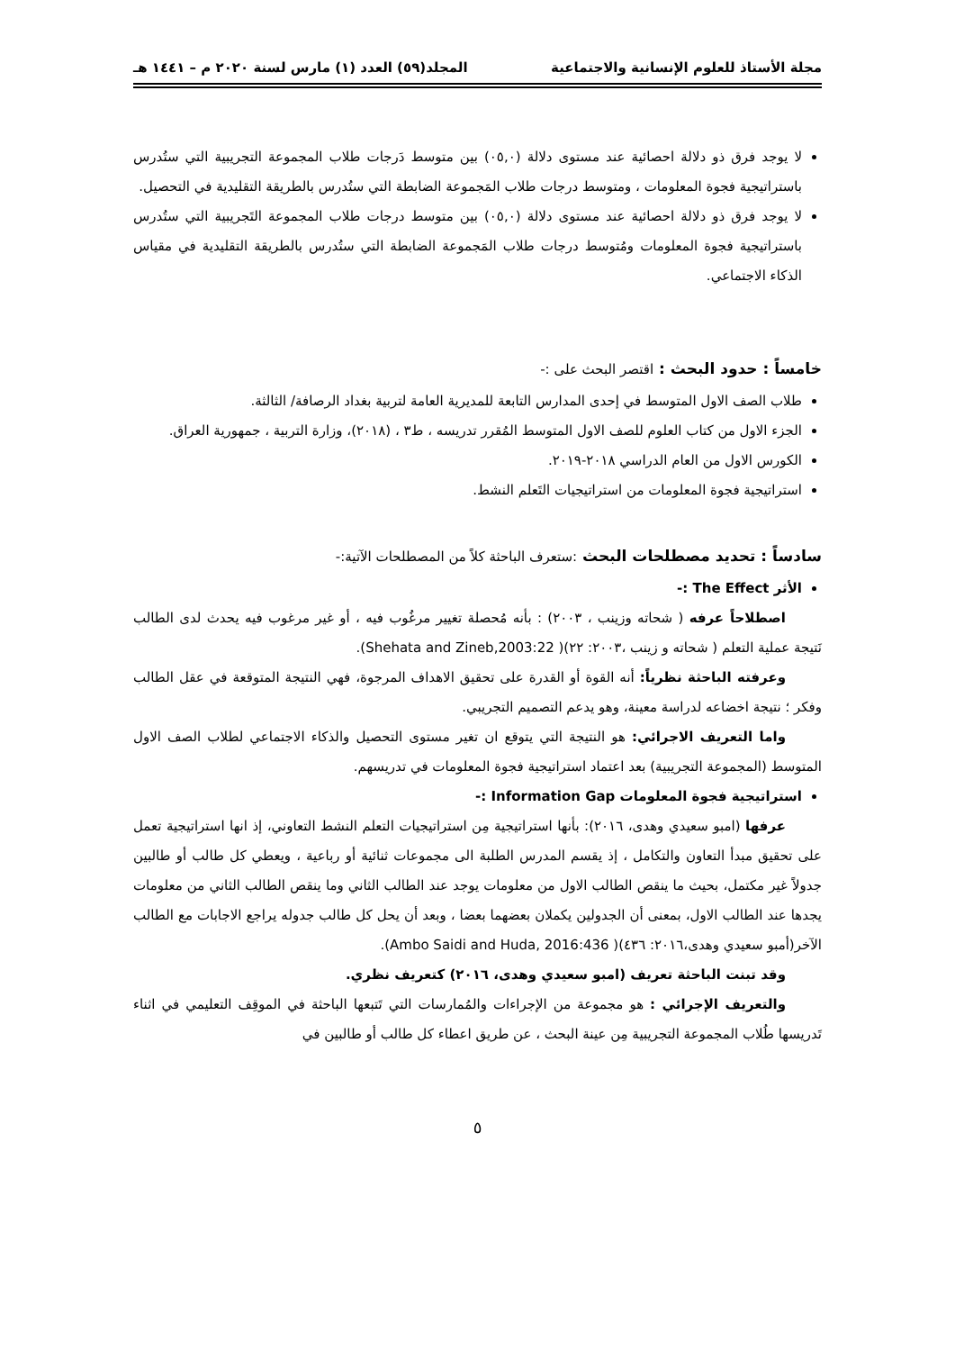مجلة الأستاذ للعلوم الإنسانية والاجتماعية المجلد(٥٩) العدد (١) مارس لسنة ٢٠٢٠ م – ١٤٤١ هـ
لا يوجد فرق ذو دلالة احصائية عند مستوى دلالة (٠٥,٠) بين متوسط دَرجات طلاب المجموعة التجريبية التي ستُدرس باستراتيجية فجوة المعلومات ، ومتوسط درجات طلاب المَجموعة الضابطة التي ستُدرس بالطريقة التقليدية في التحصيل.
لا يوجد فرق ذو دلالة احصائية عند مستوى دلالة (٠٥,٠) بين متوسط درجات طلاب المجموعة التَجريبية التي ستُدرس باستراتيجية فجوة المعلومات ومُتوسط درجات طلاب المَجموعة الضابطة التي ستُدرس بالطريقة التقليدية في مقياس الذكاء الاجتماعي.
خامساً : حدود البحث : اقتصر البحث على :-
طلاب الصف الاول المتوسط في إحدى المدارس التابعة للمديرية العامة لتربية بغداد الرصافة/ الثالثة.
الجزء الاول من كتاب العلوم للصف الاول المتوسط المُقرر تدريسه ، ط٣ ، (٢٠١٨)، وزارة التربية ، جمهورية العراق.
الكورس الاول من العام الدراسي ٢٠١٨-٢٠١٩.
استراتيجية فجوة المعلومات من استراتيجيات التَعلم النشط.
سادساً : تحديد مصطلحات البحث :ستعرف الباحثة كلاً من المصطلحات الآتية:-
الأثر The Effect :-
اصطلاحاً عرفه ( شحاته وزينب ، ٢٠٠٣) : بأنه مُحصلة تغيير مرغُوب فيه ، أو غير مرغوب فيه يحدث لدى الطالب نَتيجة عملية التعلم ( شحاته و زينب ،٢٠٠٣: ٢٢)( Shehata and Zineb,2003:22).
وعرفته الباحثة نظرياً: أنه القوة أو القدرة على تحقيق الاهداف المرجوة، فهي النتيجة المتوقعة في عقل الطالب وفكر ؛ نتيجة اخضاعه لدراسة معينة، وهو يدعم التصميم التجريبي.
واما التعريف الاجرائي: هو النتيجة التي يتوقع ان تغير مستوى التحصيل والذكاء الاجتماعي لطلاب الصف الاول المتوسط (المجموعة التجريبية) بعد اعتماد استراتيجية فجوة المعلومات في تدريسهم.
استراتيجية فجوة المعلومات Information Gap :-
عرفها (امبو سعيدي وهدى، ٢٠١٦): بأنها استراتيجية مِن استراتيجيات التعلم النشط التعاوني، إذ انها استراتيجية تعمل على تحقيق مبدأ التعاون والتكامل ، إذ يقسم المدرس الطلبة الى مجموعات ثنائية أو رباعية ، ويعطي كل طالب أو طالبين جدولاً غير مكتمل، بحيث ما ينقص الطالب الاول من معلومات يوجد عند الطالب الثاني وما ينقص الطالب الثاني من معلومات يجدها عند الطالب الاول، بمعنى أن الجدولين يكملان بعضهما بعضا ، وبعد أن يحل كل طالب جدوله يراجع الاجابات مع الطالب الآخر(أمبو سعيدي وهدى،٢٠١٦: ٤٣٦)( Ambo Saidi and Huda, 2016:436).
وقد تبنت الباحثة تعريف (امبو سعيدي وهدى، ٢٠١٦) كتعريف نظري.
والتعريف الإجرائي : هو مجموعة من الإجراءات والمُمارسات التي تَتبعها الباحثة في الموقِف التعليمي في اثناء تَدريسها طُلاب المجموعة التجريبية مِن عينة البحث ، عن طريق اعطاء كل طالب أو طالبين في
٥